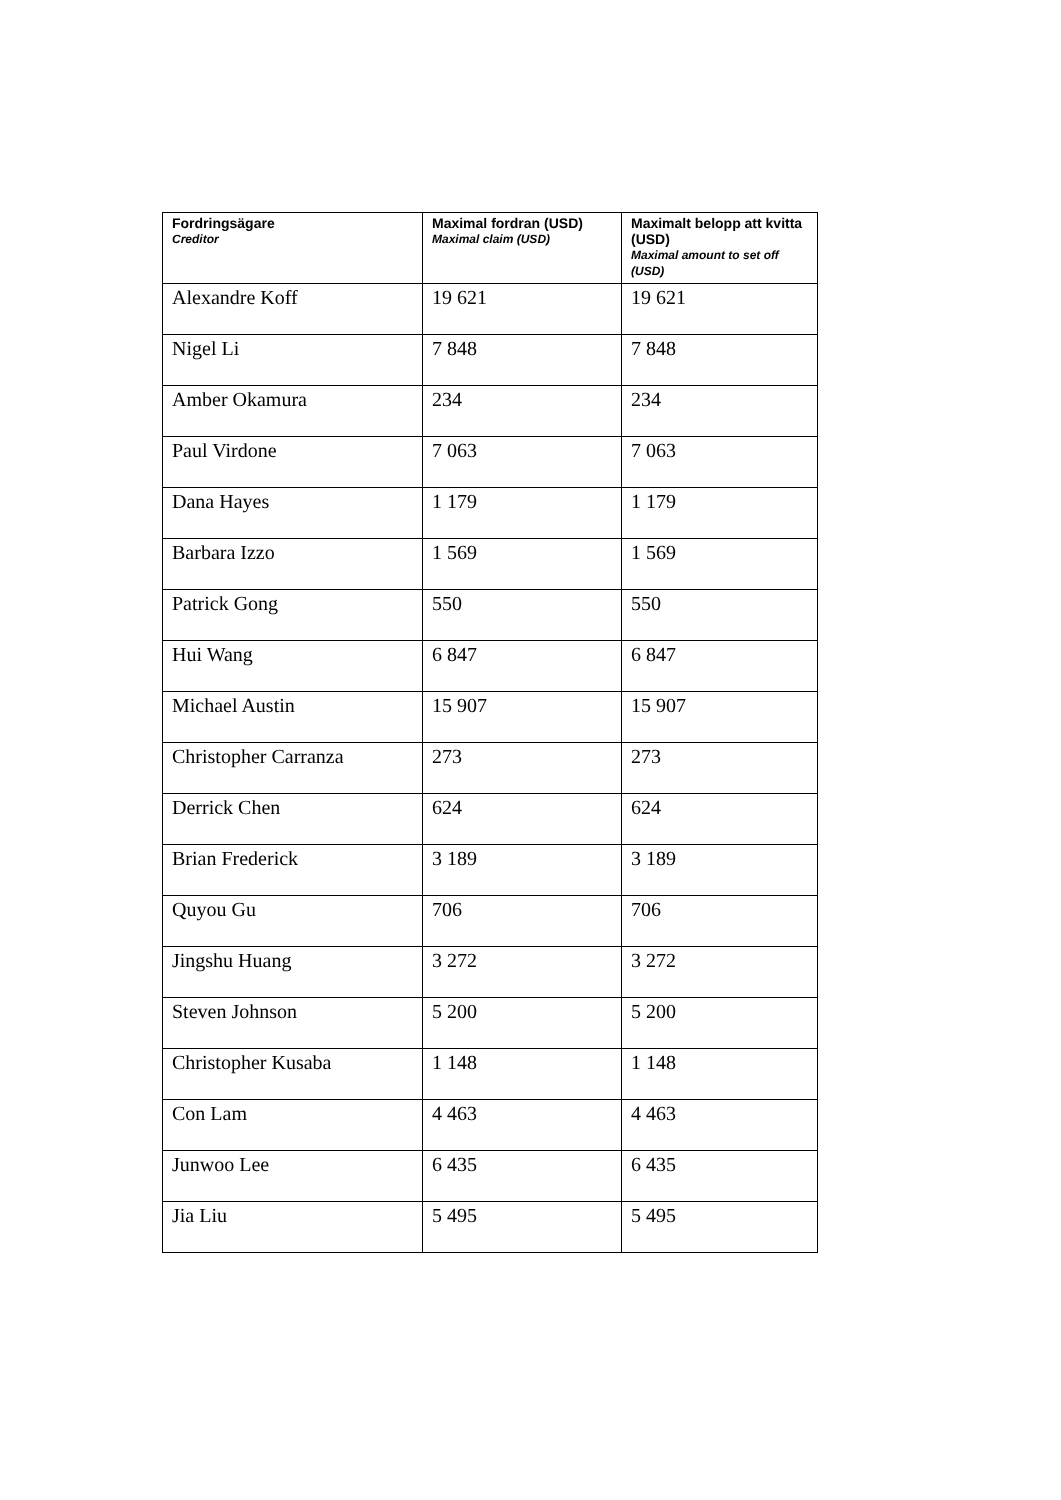| Fordringsägare Creditor | Maximal fordran (USD) Maximal claim (USD) | Maximalt belopp att kvitta (USD) Maximal amount to set off (USD) |
| --- | --- | --- |
| Alexandre Koff | 19 621 | 19 621 |
| Nigel Li | 7 848 | 7 848 |
| Amber Okamura | 234 | 234 |
| Paul Virdone | 7 063 | 7 063 |
| Dana Hayes | 1 179 | 1 179 |
| Barbara Izzo | 1 569 | 1 569 |
| Patrick Gong | 550 | 550 |
| Hui Wang | 6 847 | 6 847 |
| Michael Austin | 15 907 | 15 907 |
| Christopher Carranza | 273 | 273 |
| Derrick Chen | 624 | 624 |
| Brian Frederick | 3 189 | 3 189 |
| Quyou Gu | 706 | 706 |
| Jingshu Huang | 3 272 | 3 272 |
| Steven Johnson | 5 200 | 5 200 |
| Christopher Kusaba | 1 148 | 1 148 |
| Con Lam | 4 463 | 4 463 |
| Junwoo Lee | 6 435 | 6 435 |
| Jia Liu | 5 495 | 5 495 |